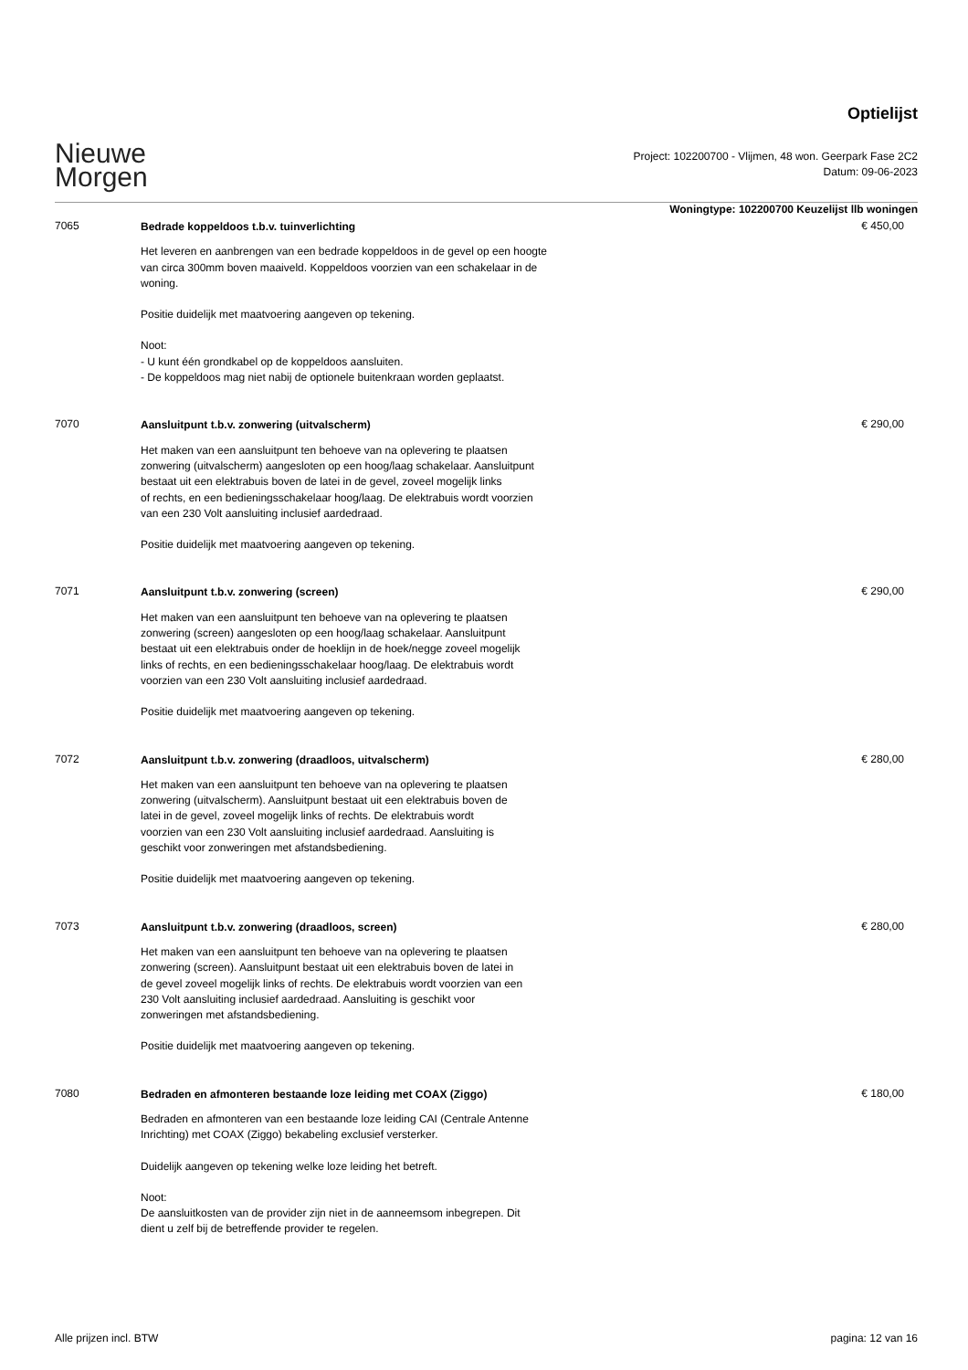Nieuwe
Morgen
Optielijst
Project: 102200700 - Vlijmen, 48 won. Geerpark Fase 2C2
Datum: 09-06-2023
Woningtype: 102200700 Keuzelijst llb woningen
7065
Bedrade koppeldoos t.b.v. tuinverlichting
Het leveren en aanbrengen van een bedrade koppeldoos in de gevel op een hoogte
van circa 300mm boven maaiveld. Koppeldoos voorzien van een schakelaar in de
woning.
Positie duidelijk met maatvoering aangeven op tekening.
Noot:
- U kunt één grondkabel op de koppeldoos aansluiten.
- De koppeldoos mag niet nabij de optionele buitenkraan worden geplaatst.
€ 450,00
7070
Aansluitpunt t.b.v. zonwering (uitvalscherm)
Het maken van een aansluitpunt ten behoeve van na oplevering te plaatsen
zonwering (uitvalscherm) aangesloten op een hoog/laag schakelaar. Aansluitpunt
bestaat uit een elektrabuis boven de latei in de gevel, zoveel mogelijk links
of rechts, en een bedieningsschakelaar hoog/laag. De elektrabuis wordt voorzien
van een 230 Volt aansluiting inclusief aardedraad.
Positie duidelijk met maatvoering aangeven op tekening.
€ 290,00
7071
Aansluitpunt t.b.v. zonwering (screen)
Het maken van een aansluitpunt ten behoeve van na oplevering te plaatsen
zonwering (screen) aangesloten op een hoog/laag schakelaar. Aansluitpunt
bestaat uit een elektrabuis onder de hoeklijn in de hoek/negge zoveel mogelijk
links of rechts, en een bedieningsschakelaar hoog/laag. De elektrabuis wordt
voorzien van een 230 Volt aansluiting inclusief aardedraad.
Positie duidelijk met maatvoering aangeven op tekening.
€ 290,00
7072
Aansluitpunt t.b.v. zonwering (draadloos, uitvalscherm)
Het maken van een aansluitpunt ten behoeve van na oplevering te plaatsen
zonwering (uitvalscherm). Aansluitpunt bestaat uit een elektrabuis boven de
latei in de gevel, zoveel mogelijk links of rechts. De elektrabuis wordt
voorzien van een 230 Volt aansluiting inclusief aardedraad. Aansluiting is
geschikt voor zonweringen met afstandsbediening.
Positie duidelijk met maatvoering aangeven op tekening.
€ 280,00
7073
Aansluitpunt t.b.v. zonwering (draadloos, screen)
Het maken van een aansluitpunt ten behoeve van na oplevering te plaatsen
zonwering (screen). Aansluitpunt bestaat uit een elektrabuis boven de latei in
de gevel zoveel mogelijk links of rechts. De elektrabuis wordt voorzien van een
230 Volt aansluiting inclusief aardedraad. Aansluiting is geschikt voor
zonweringen met afstandsbediening.
Positie duidelijk met maatvoering aangeven op tekening.
€ 280,00
7080
Bedraden en afmonteren bestaande loze leiding met COAX (Ziggo)
Bedraden en afmonteren van een bestaande loze leiding CAI (Centrale Antenne
Inrichting) met COAX (Ziggo) bekabeling exclusief versterker.
Duidelijk aangeven op tekening welke loze leiding het betreft.
Noot:
De aansluitkosten van de provider zijn niet in de aanneemsom inbegrepen. Dit
dient u zelf bij de betreffende provider te regelen.
€ 180,00
Alle prijzen incl. BTW pagina: 12 van 16